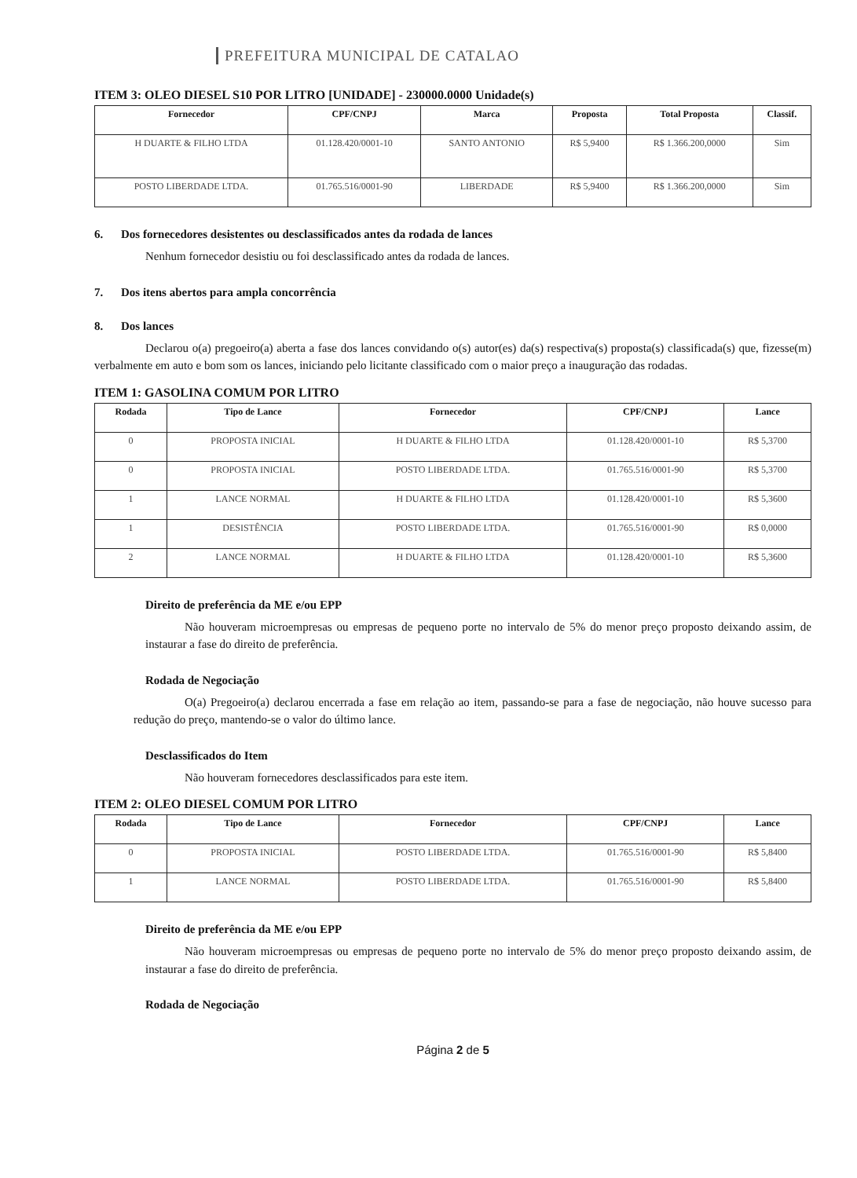PREFEITURA MUNICIPAL DE CATALAO
ITEM 3: OLEO DIESEL S10 POR LITRO [UNIDADE] - 230000.0000 Unidade(s)
| Fornecedor | CPF/CNPJ | Marca | Proposta | Total Proposta | Classif. |
| --- | --- | --- | --- | --- | --- |
| H DUARTE & FILHO LTDA | 01.128.420/0001-10 | SANTO ANTONIO | R$ 5,9400 | R$ 1.366.200,0000 | Sim |
| POSTO LIBERDADE LTDA. | 01.765.516/0001-90 | LIBERDADE | R$ 5,9400 | R$ 1.366.200,0000 | Sim |
6. Dos fornecedores desistentes ou desclassificados antes da rodada de lances
Nenhum fornecedor desistiu ou foi desclassificado antes da rodada de lances.
7. Dos itens abertos para ampla concorrência
8. Dos lances
Declarou o(a) pregoeiro(a) aberta a fase dos lances convidando o(s) autor(es) da(s) respectiva(s) proposta(s) classificada(s) que, fizesse(m) verbalmente em auto e bom som os lances, iniciando pelo licitante classificado com o maior preço a inauguração das rodadas.
ITEM 1: GASOLINA COMUM POR LITRO
| Rodada | Tipo de Lance | Fornecedor | CPF/CNPJ | Lance |
| --- | --- | --- | --- | --- |
| 0 | PROPOSTA INICIAL | H DUARTE & FILHO LTDA | 01.128.420/0001-10 | R$ 5,3700 |
| 0 | PROPOSTA INICIAL | POSTO LIBERDADE LTDA. | 01.765.516/0001-90 | R$ 5,3700 |
| 1 | LANCE NORMAL | H DUARTE & FILHO LTDA | 01.128.420/0001-10 | R$ 5,3600 |
| 1 | DESISTÊNCIA | POSTO LIBERDADE LTDA. | 01.765.516/0001-90 | R$ 0,0000 |
| 2 | LANCE NORMAL | H DUARTE & FILHO LTDA | 01.128.420/0001-10 | R$ 5,3600 |
Direito de preferência da ME e/ou EPP
Não houveram microempresas ou empresas de pequeno porte no intervalo de 5% do menor preço proposto deixando assim, de instaurar a fase do direito de preferência.
Rodada de Negociação
O(a) Pregoeiro(a) declarou encerrada a fase em relação ao item, passando-se para a fase de negociação, não houve sucesso para redução do preço, mantendo-se o valor do último lance.
Desclassificados do Item
Não houveram fornecedores desclassificados para este item.
ITEM 2: OLEO DIESEL COMUM POR LITRO
| Rodada | Tipo de Lance | Fornecedor | CPF/CNPJ | Lance |
| --- | --- | --- | --- | --- |
| 0 | PROPOSTA INICIAL | POSTO LIBERDADE LTDA. | 01.765.516/0001-90 | R$ 5,8400 |
| 1 | LANCE NORMAL | POSTO LIBERDADE LTDA. | 01.765.516/0001-90 | R$ 5,8400 |
Direito de preferência da ME e/ou EPP
Não houveram microempresas ou empresas de pequeno porte no intervalo de 5% do menor preço proposto deixando assim, de instaurar a fase do direito de preferência.
Rodada de Negociação
Página 2 de 5